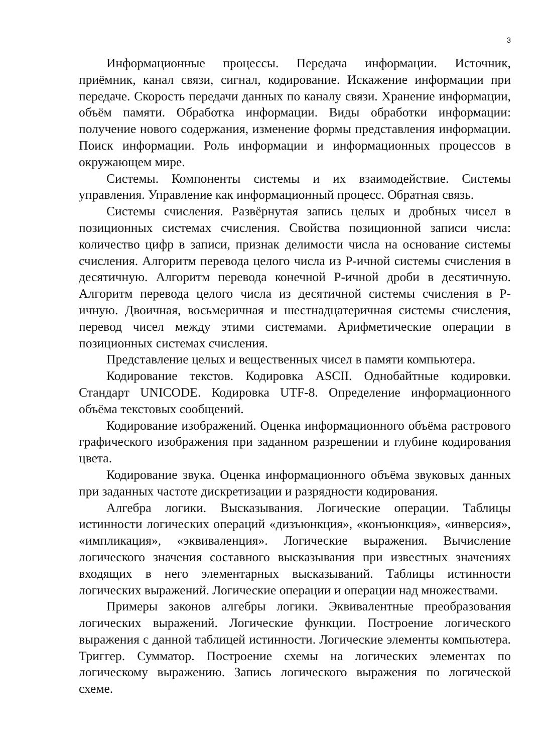3
Информационные процессы. Передача информации. Источник, приёмник, канал связи, сигнал, кодирование. Искажение информации при передаче. Скорость передачи данных по каналу связи. Хранение информации, объём памяти. Обработка информации. Виды обработки информации: получение нового содержания, изменение формы представления информации. Поиск информации. Роль информации и информационных процессов в окружающем мире.
Системы. Компоненты системы и их взаимодействие. Системы управления. Управление как информационный процесс. Обратная связь.
Системы счисления. Развёрнутая запись целых и дробных чисел в позиционных системах счисления. Свойства позиционной записи числа: количество цифр в записи, признак делимости числа на основание системы счисления. Алгоритм перевода целого числа из P-ичной системы счисления в десятичную. Алгоритм перевода конечной P-ичной дроби в десятичную. Алгоритм перевода целого числа из десятичной системы счисления в P-ичную. Двоичная, восьмеричная и шестнадцатеричная системы счисления, перевод чисел между этими системами. Арифметические операции в позиционных системах счисления.
Представление целых и вещественных чисел в памяти компьютера.
Кодирование текстов. Кодировка ASCII. Однобайтные кодировки. Стандарт UNICODE. Кодировка UTF-8. Определение информационного объёма текстовых сообщений.
Кодирование изображений. Оценка информационного объёма растрового графического изображения при заданном разрешении и глубине кодирования цвета.
Кодирование звука. Оценка информационного объёма звуковых данных при заданных частоте дискретизации и разрядности кодирования.
Алгебра логики. Высказывания. Логические операции. Таблицы истинности логических операций «дизъюнкция», «конъюнкция», «инверсия», «импликация», «эквиваленция». Логические выражения. Вычисление логического значения составного высказывания при известных значениях входящих в него элементарных высказываний. Таблицы истинности логических выражений. Логические операции и операции над множествами.
Примеры законов алгебры логики. Эквивалентные преобразования логических выражений. Логические функции. Построение логического выражения с данной таблицей истинности. Логические элементы компьютера. Триггер. Сумматор. Построение схемы на логических элементах по логическому выражению. Запись логического выражения по логической схеме.